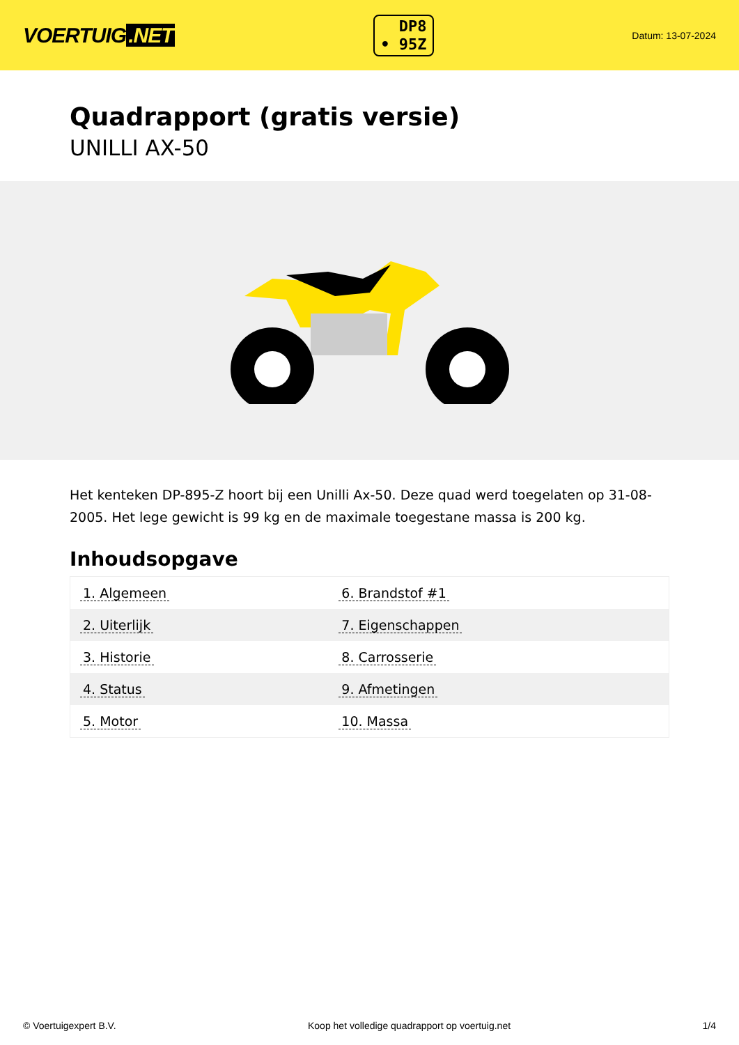VOERTUIG.NET
DP8
• 95Z
Datum: 13-07-2024
Quadrapport (gratis versie)
UNILLI AX-50
Het kenteken DP-895-Z hoort bij een Unilli Ax-50. Deze quad werd toegelaten op 31-08-2005. Het lege gewicht is 99 kg en de maximale toegestane massa is 200 kg.
Inhoudsopgave
| 1. Algemeen | 6. Brandstof #1 |
| 2. Uiterlijk | 7. Eigenschappen |
| 3. Historie | 8. Carrosserie |
| 4. Status | 9. Afmetingen |
| 5. Motor | 10. Massa |
© Voertuigexpert B.V. Koop het volledige quadrapport op voertuig.net 1/4